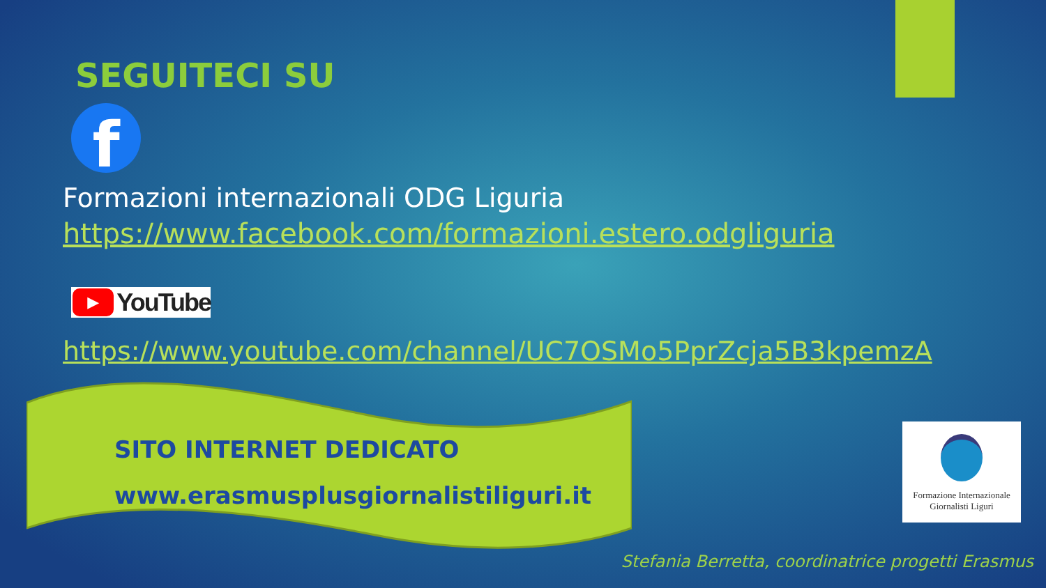SEGUITECI SU
f
Formazioni internazionali ODG Liguria
https://www.facebook.com/formazioni.estero.odgliguria
▶ YouTube
https://www.youtube.com/channel/UC7OSMo5PprZcja5B3kpemzA
SITO INTERNET DEDICATO
www.erasmusplusgiornalistiliguri.it
Formazione Internazionale
Giornalisti Liguri
Stefania Berretta, coordinatrice progetti Erasmus